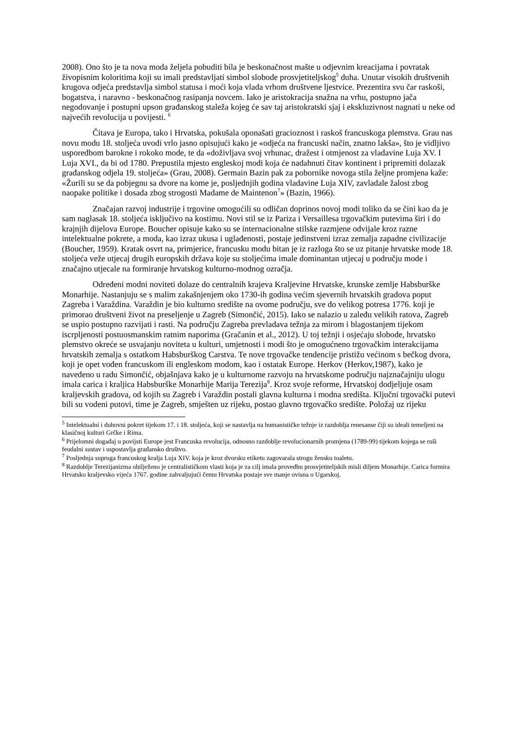2008). Ono što je ta nova moda željela pobuditi bila je beskonačnost mašte u odjevnim kreacijama i povratak živopisnim koloritima koji su imali predstavljati simbol slobode prosvjetiteljskog<sup>5</sup> duha. Unutar visokih društvenih krugova odjeća predstavlja simbol statusa i moći koja vlada vrhom društvene ljestvice. Prezentira svu čar raskoši, bogatstva, i naravno - beskonačnog rasipanja novcem. Iako je aristokracija snažna na vrhu, postupno jača negodovanje i postupni upson građanskog staleža kojeg će sav taj aristokratski sjaj i ekskluzivnost nagnati u neke od najvećih revolucija u povijesti. <sup>6</sup>
Čitava je Europa, tako i Hrvatska, pokušala oponašati gracioznost i raskoš francuskoga plemstva. Grau nas novu modu 18. stoljeća uvodi vrlo jasno opisujući kako je «odjeća na francuski način, znatno lakša», što je vidljivo usporedbom barokne i rokoko mode, te da «doživljava svoj vrhunac, dražest i otmjenost za vladavine Luja XV. I Luja XVI., da bi od 1780. Prepustila mjesto engleskoj modi koja će nadahnuti čitav kontinent i pripremiti dolazak građanskog odjela 19. stoljeća» (Grau, 2008). Germain Bazin pak za pobornike novoga stila željne promjena kaže: «Žurili su se da pobjegnu sa dvore na kome je, posljednjih godina vladavine Luja XIV, zavladale žalost zbog naopake politike i dosada zbog strogosti Madame de Maintenon<sup>7</sup>» (Bazin, 1966).
Značajan razvoj industrije i trgovine omogućili su odličan doprinos novoj modi toliko da se čini kao da je sam naglasak 18. stoljeća isključivo na kostimu. Novi stil se iz Pariza i Versaillesa trgovačkim putevima širi i do krajnjih dijelova Europe. Boucher opisuje kako su se internacionalne stilske razmjene odvijale kroz razne intelektualne pokrete, a moda, kao izraz ukusa i uglađenosti, postaje jedinstveni izraz zemalja zapadne civilizacije (Boucher, 1959). Kratak osvrt na, primjerice, francusku modu bitan je iz razloga što se uz pitanje hrvatske mode 18. stoljeća veže utjecaj drugih europskih država koje su stoljećima imale dominantan utjecaj u području mode i značajno utjecale na formiranje hrvatskog kulturno-modnog ozračja.
Određeni modni noviteti dolaze do centralnih krajeva Kraljevine Hrvatske, krunske zemlje Habsburške Monarhije. Nastanjuju se s malim zakašnjenjem oko 1730-ih godina većim sjevernih hrvatskih gradova poput Zagreba i Varaždina. Varaždin je bio kulturno središte na ovome području, sve do velikog potresa 1776. koji je primorao društveni život na preseljenje u Zagreb (Simončić, 2015). Iako se nalazio u zaleđu velikih ratova, Zagreb se uspio postupno razvijati i rasti. Na području Zagreba prevladava težnja za mirom i blagostanjem tijekom iscrpljenosti postuosmanskim ratnim naporima (Gračanin et al., 2012). U toj težnji i osjećaju slobode, hrvatsko plemstvo okreće se usvajanju noviteta u kulturi, umjetnosti i modi što je omogućneno trgovačkim interakcijama hrvatskih zemalja s ostatkom Habsburškog Carstva. Te nove trgovačke tendencije pristižu većinom s bečkog dvora, koji je opet vođen francuskom ili engleskom modom, kao i ostatak Europe. Herkov (Herkov,1987), kako je navedeno u radu Simončić, objašnjava kako je u kulturnome razvoju na hrvatskome području najznačajniju ulogu imala carica i kraljica Habsburške Monarhije Marija Terezija<sup>8</sup>. Kroz svoje reforme, Hrvatskoj dodjeljuje osam kraljevskih gradova, od kojih su Zagreb i Varaždin postali glavna kulturna i modna središta. Ključni trgovački putevi bili su vodeni putovi, time je Zagreb, smješten uz rijeku, postao glavno trgovačko središte. Položaj uz rijeku
<sup>5</sup> Intelektualni i duhovni pokret tijekom 17. i 18. stoljeća, koji se nastavlja na humanističke težnje iz razdoblja renesanse čiji su ideali temeljeni na klasičnoj kulturi Grčke i Rima.
<sup>6</sup> Prijelomni događaj u povijsti Europe jest Francuska revolucija, odnosno razdoblje revolucionarnih promjena (1789-99) tijekom kojega se ruši feudalni sustav i uspostavlja građansko društvo.
<sup>7</sup> Posljednja supruga francuskog kralja Luja XIV. koja je kroz dvorsku etiketu zagovarala strogu žensku toaletu.
<sup>8</sup> Razdoblje Terezijanizma obilježeno je centralističkom vlasti koja je za cilj imala provedbu prosvjetiteljskih misli diljem Monarhije. Carica formira Hrvatsko kraljevsko vijeća 1767. godine zahvaljujući čemu Hrvatska postaje sve manje ovisna o Ugarskoj.